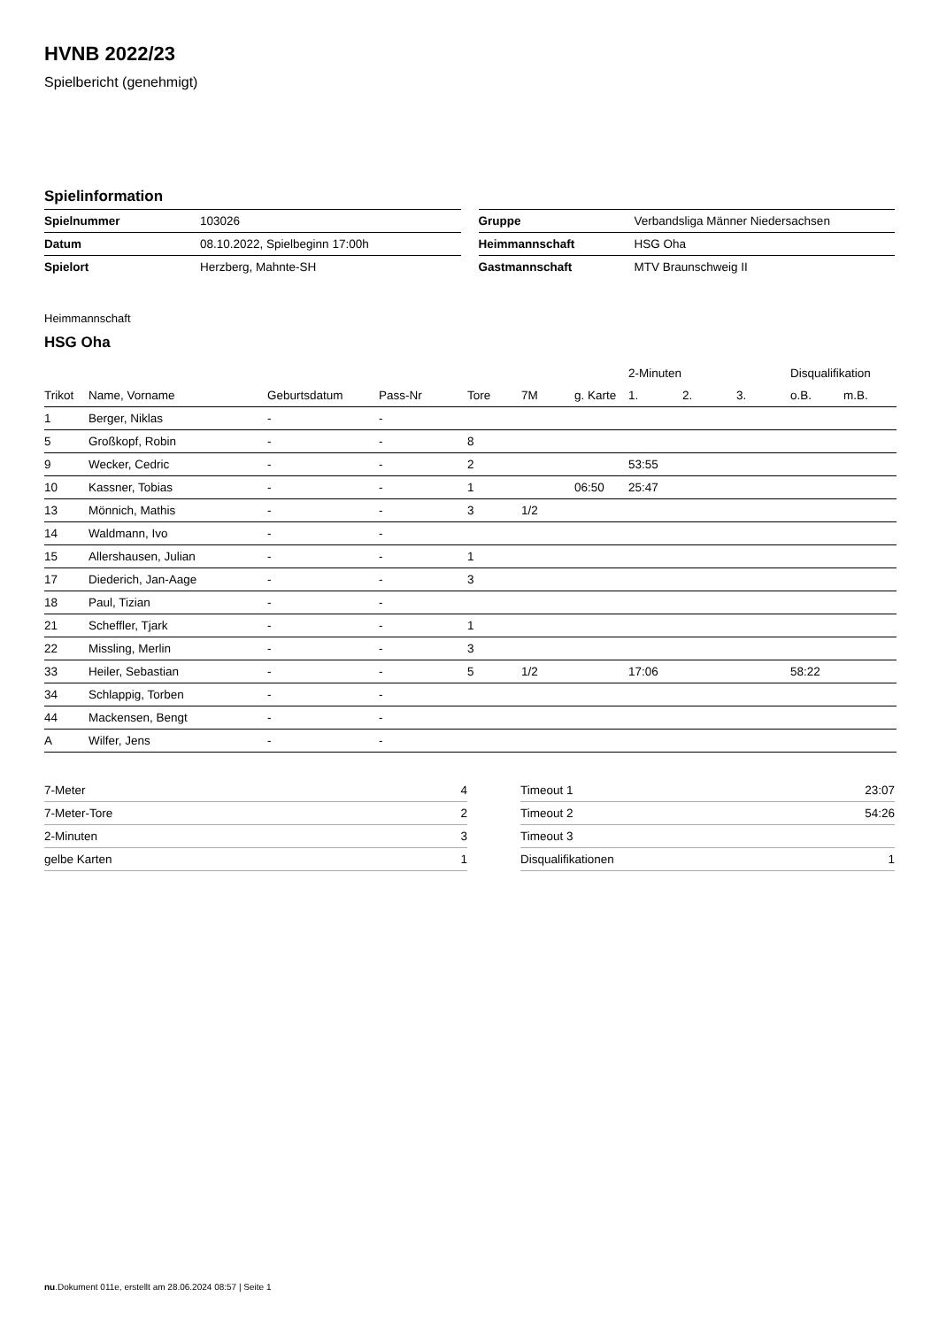HVNB 2022/23
Spielbericht (genehmigt)
Spielinformation
| Spielnummer | 103026 |
| Datum | 08.10.2022, Spielbeginn 17:00h |
| Spielort | Herzberg, Mahnte-SH |
| Gruppe | Verbandsliga Männer Niedersachsen |
| Heimmannschaft | HSG Oha |
| Gastmannschaft | MTV Braunschweig II |
Heimmannschaft
HSG Oha
| | | | | | | | 2-Minuten | | | Disqualifikation | |
| --- | --- | --- | --- | --- | --- | --- | --- | --- | --- | --- | --- |
| Trikot | Name, Vorname | Geburtsdatum | Pass-Nr | Tore | 7M | g. Karte | 1. | 2. | 3. | o.B. | m.B. |
| 1 | Berger, Niklas | - | - | | | | | | | | |
| 5 | Großkopf, Robin | - | - | 8 | | | | | | | |
| 9 | Wecker, Cedric | - | - | 2 | | | 53:55 | | | | |
| 10 | Kassner, Tobias | - | - | 1 | | 06:50 | 25:47 | | | | |
| 13 | Mönnich, Mathis | - | - | 3 | 1/2 | | | | | | |
| 14 | Waldmann, Ivo | - | - | | | | | | | | |
| 15 | Allershausen, Julian | - | - | 1 | | | | | | | |
| 17 | Diederich, Jan-Aage | - | - | 3 | | | | | | | |
| 18 | Paul, Tizian | - | - | | | | | | | | |
| 21 | Scheffler, Tjark | - | - | 1 | | | | | | | |
| 22 | Missling, Merlin | - | - | 3 | | | | | | | |
| 33 | Heiler, Sebastian | - | - | 5 | 1/2 | | 17:06 | | | 58:22 | |
| 34 | Schlappig, Torben | - | - | | | | | | | | |
| 44 | Mackensen, Bengt | - | - | | | | | | | | |
| A | Wilfer, Jens | - | - | | | | | | | | |
| 7-Meter | 4 |
| 7-Meter-Tore | 2 |
| 2-Minuten | 3 |
| gelbe Karten | 1 |
| Timeout 1 | 23:07 |
| Timeout 2 | 54:26 |
| Timeout 3 | |
| Disqualifikationen | 1 |
nu.Dokument 011e, erstellt am 28.06.2024 08:57 | Seite 1